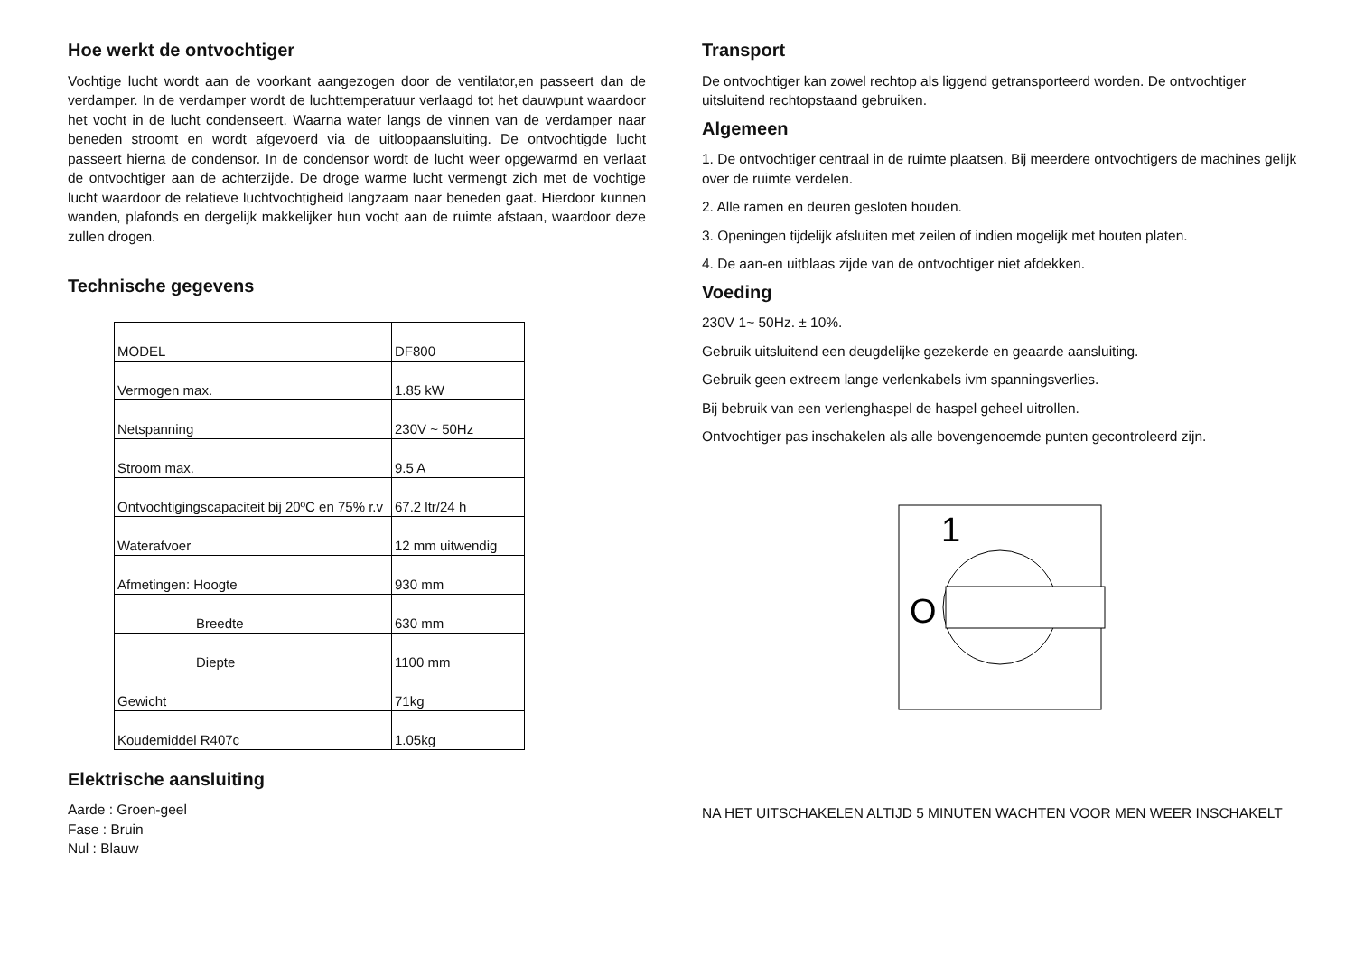Hoe werkt de ontvochtiger
Vochtige lucht wordt aan de voorkant aangezogen door de ventilator,en passeert dan de verdamper. In de verdamper wordt de luchttemperatuur verlaagd tot het dauwpunt waardoor het vocht in de lucht condenseert. Waarna water langs de vinnen van de verdamper naar beneden stroomt en wordt afgevoerd via de uitloopaansluiting. De ontvochtigde lucht passeert hierna de condensor. In de condensor wordt de lucht weer opgewarmd en verlaat de ontvochtiger aan de achterzijde. De droge warme lucht vermengt zich met de vochtige lucht waardoor de relatieve luchtvochtigheid langzaam naar beneden gaat. Hierdoor kunnen wanden, plafonds en dergelijk makkelijker hun vocht aan de ruimte afstaan, waardoor deze zullen drogen.
Technische gegevens
| MODEL | DF800 |
| Vermogen max. | 1.85 kW |
| Netspanning | 230V ~ 50Hz |
| Stroom max. | 9.5 A |
| Ontvochtigingscapaciteit bij 20ºC en 75% r.v | 67.2 ltr/24 h |
| Waterafvoer | 12 mm uitwendig |
| Afmetingen: Hoogte | 930 mm |
| Breedte | 630 mm |
| Diepte | 1100 mm |
| Gewicht | 71kg |
| Koudemiddel R407c | 1.05kg |
Elektrische aansluiting
Aarde : Groen-geel
Fase : Bruin
Nul : Blauw
Transport
De ontvochtiger kan zowel rechtop als liggend getransporteerd worden. De ontvochtiger uitsluitend rechtopstaand gebruiken.
Algemeen
1. De ontvochtiger centraal in de ruimte plaatsen. Bij meerdere ontvochtigers de machines gelijk over de ruimte verdelen.
2. Alle ramen en deuren gesloten houden.
3. Openingen tijdelijk afsluiten met zeilen of indien mogelijk met houten platen.
4. De aan-en uitblaas zijde van de ontvochtiger niet afdekken.
Voeding
230V 1~ 50Hz. ± 10%.
Gebruik uitsluitend een deugdelijke gezekerde en geaarde aansluiting.
Gebruik geen extreem lange verlenkabels ivm spanningsverlies.
Bij bebruik van een verlenghaspel de haspel geheel uitrollen.
Ontvochtiger pas inschakelen als alle bovengenoemde punten gecontroleerd zijn.
1
O
NA HET UITSCHAKELEN ALTIJD 5 MINUTEN WACHTEN VOOR MEN WEER INSCHAKELT